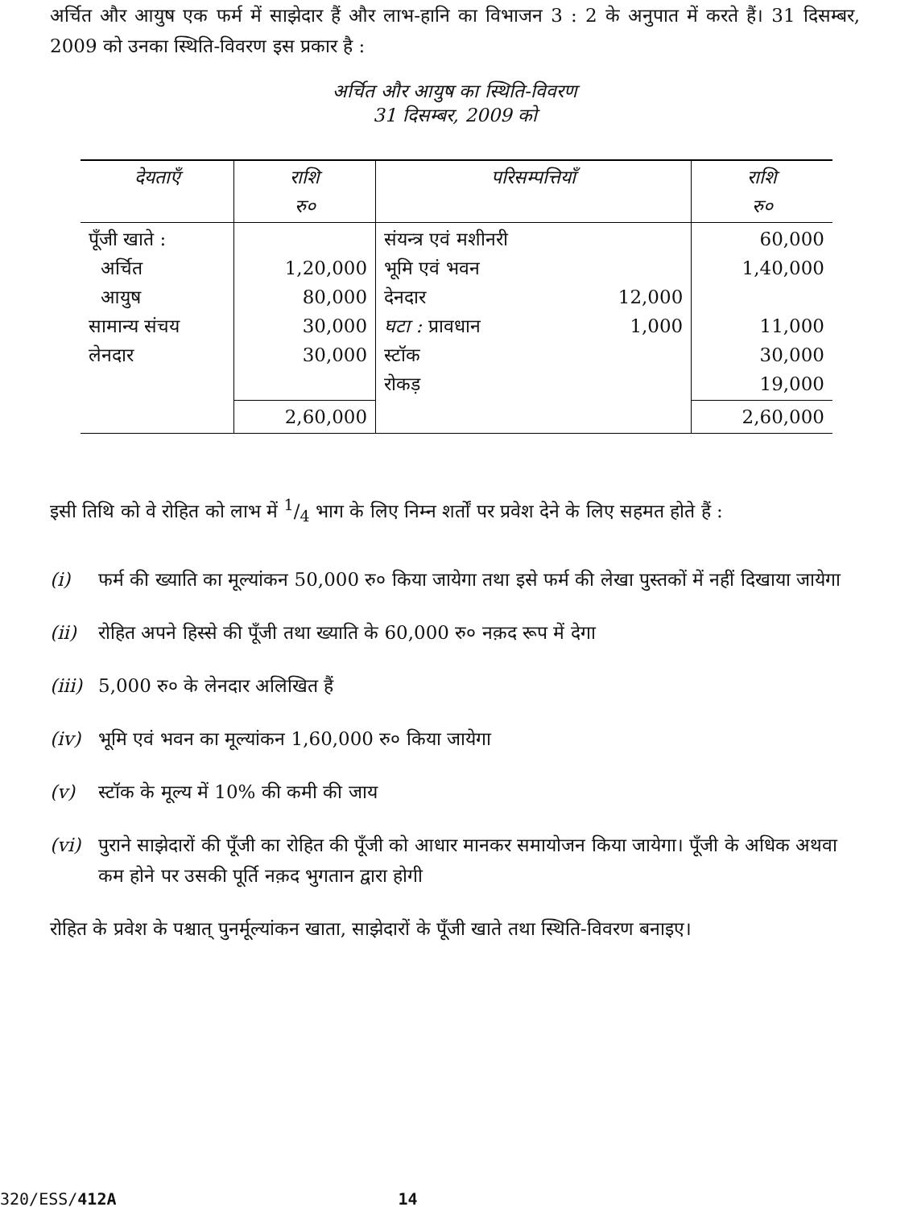अर्चित और आयुष एक फर्म में साझेदार हैं और लाभ-हानि का विभाजन 3 : 2 के अनुपात में करते हैं। 31 दिसम्बर, 2009 को उनका स्थिति-विवरण इस प्रकार है :
अर्चित और आयुष का स्थिति-विवरण
31 दिसम्बर, 2009 को
| देयताएँ | राशि रु० | परिसम्पत्तियाँ | | राशि रु० |
| --- | --- | --- | --- | --- |
| पूँजी खाते : अर्चित आयुष सामान्य संचय लेनदार | 1,20,000 80,000 30,000 30,000 | संयन्त्र एवं मशीनरी भूमि एवं भवन देनदार घटा : प्रावधान स्टॉक रोकड़ | 12,000 1,000 | 60,000 1,40,000 11,000 30,000 19,000 |
| | 2,60,000 | | | 2,60,000 |
इसी तिथि को वे रोहित को लाभ में 1/4 भाग के लिए निम्न शर्तों पर प्रवेश देने के लिए सहमत होते हैं :
(i) फर्म की ख्याति का मूल्यांकन 50,000 रु० किया जायेगा तथा इसे फर्म की लेखा पुस्तकों में नहीं दिखाया जायेगा
(ii) रोहित अपने हिस्से की पूँजी तथा ख्याति के 60,000 रु० नक़द रूप में देगा
(iii) 5,000 रु० के लेनदार अलिखित हैं
(iv) भूमि एवं भवन का मूल्यांकन 1,60,000 रु० किया जायेगा
(v) स्टॉक के मूल्य में 10% की कमी की जाय
(vi) पुराने साझेदारों की पूँजी का रोहित की पूँजी को आधार मानकर समायोजन किया जायेगा। पूँजी के अधिक अथवा कम होने पर उसकी पूर्ति नक़द भुगतान द्वारा होगी
रोहित के प्रवेश के पश्चात् पुनर्मूल्यांकन खाता, साझेदारों के पूँजी खाते तथा स्थिति-विवरण बनाइए।
320/ESS/412A 14